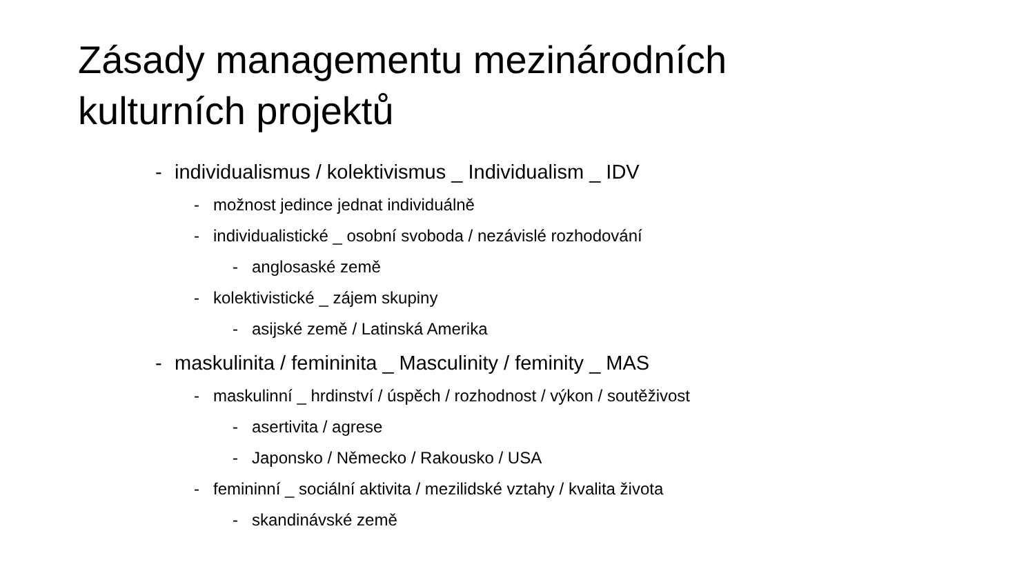Zásady managementu mezinárodních
kulturních projektů
- individualismus / kolektivismus _ Individualism _ IDV
- možnost jedince jednat individuálně
- individualistické _ osobní svoboda / nezávislé rozhodování
- anglosaské země
- kolektivistické _ zájem skupiny
- asijské země / Latinská Amerika
- maskulinita / femininita _ Masculinity / feminity _ MAS
- maskulinní _ hrdinství / úspěch / rozhodnost / výkon / soutěživost
- asertivita / agrese
- Japonsko / Německo / Rakousko / USA
- femininní _ sociální aktivita / mezilidské vztahy / kvalita života
- skandinávské země